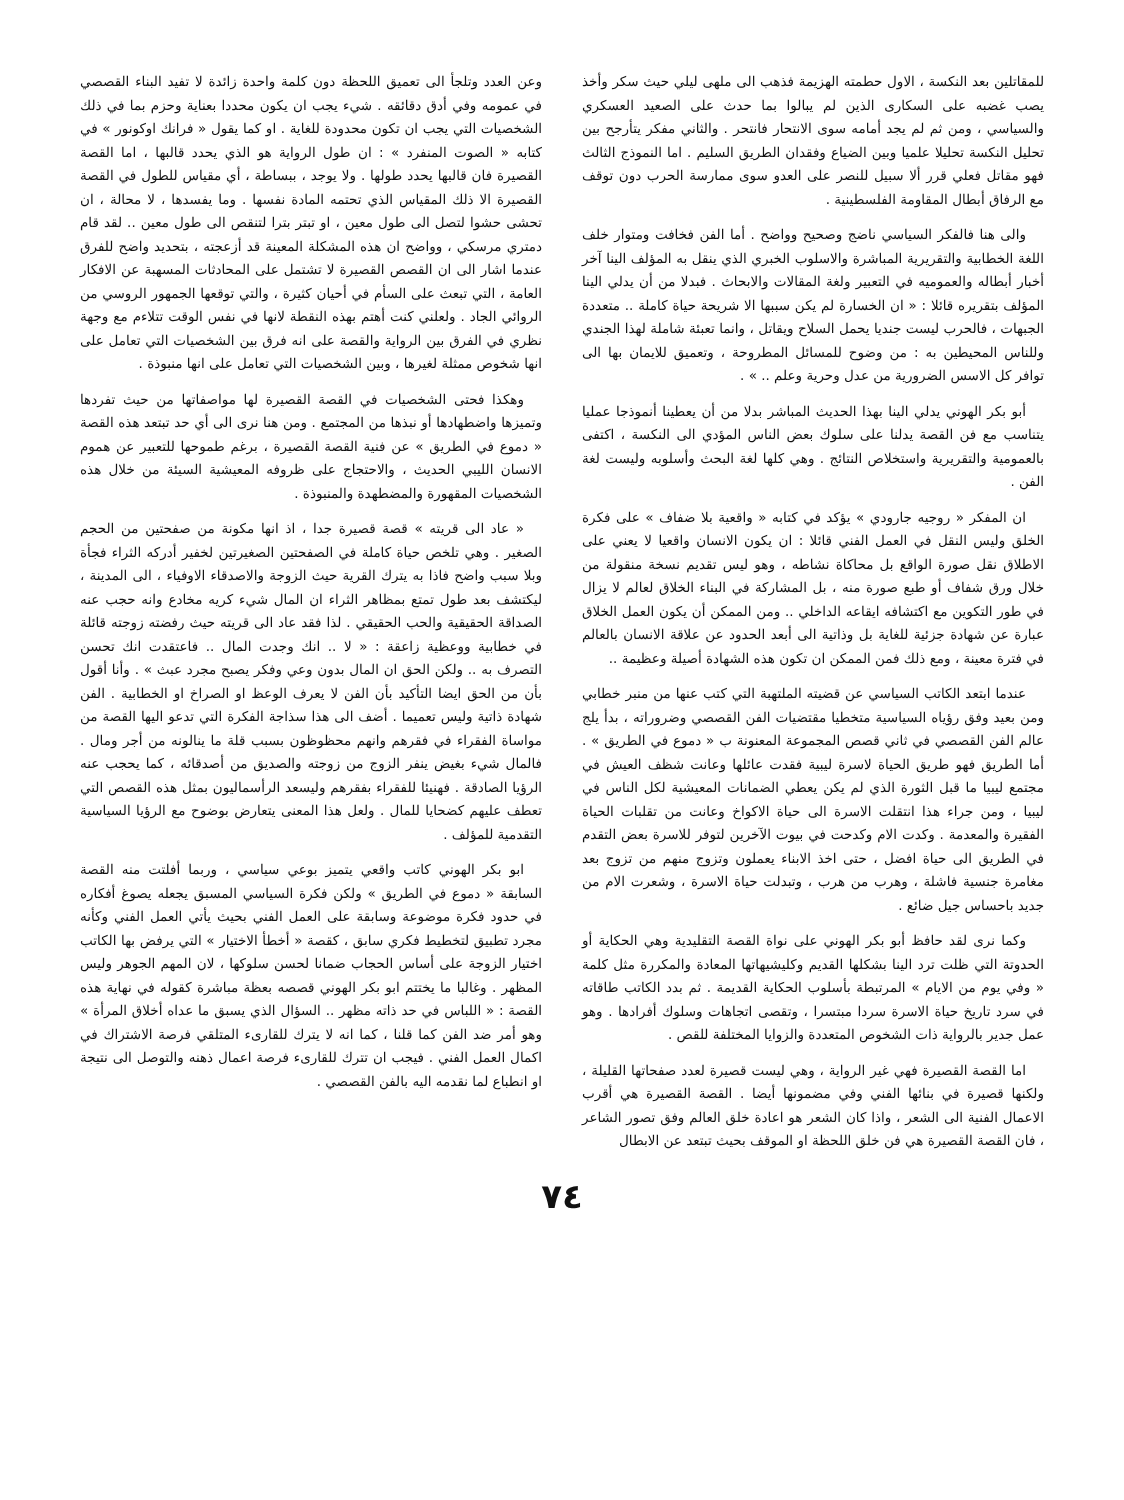للمقاتلين بعد النكسة ، الاول حطمته الهزيمة فذهب الى ملهى ليلي حيث سكر وأخذ يصب غضبه على السكارى الذين لم يبالوا بما حدث على الصعيد العسكري والسياسي ، ومن ثم لم يجد أمامه سوى الانتحار فانتحر . والثاني مفكر يتأرجح بين تحليل النكسة تحليلا علميا وبين الضياع وفقدان الطريق السليم . اما النموذج الثالث فهو مقاتل فعلي قرر ألا سبيل للنصر على العدو سوى ممارسة الحرب دون توقف مع الرفاق أبطال المقاومة الفلسطينية .
والى هنا فالفكر السياسي ناضج وصحيح وواضح . أما الفن فخافت ومتوار خلف اللغة الخطابية والتقريرية المباشرة والاسلوب الخبري الذي ينقل به المؤلف الينا آخر أخبار أبطاله والعموميه في التعبير ولغة المقالات والابحاث . فبدلا من أن يدلي الينا المؤلف بتقريره قائلا : « ان الخسارة لم يكن سببها الا شريحة حياة كاملة .. متعددة الجبهات ، فالحرب ليست جنديا يحمل السلاح ويقاتل ، وانما تعبئة شاملة لهذا الجندي وللناس المحيطين به : من وضوح للمسائل المطروحة ، وتعميق للايمان بها الى توافر كل الاسس الضرورية من عدل وحرية وعلم .. » .
أبو بكر الهوني يدلي الينا بهذا الحديث المباشر بدلا من أن يعطينا أنموذجا عمليا يتناسب مع فن القصة يدلنا على سلوك بعض الناس المؤدي الى النكسة ، اكتفى بالعمومية والتقريرية واستخلاص النتائج . وهي كلها لغة البحث وأسلوبه وليست لغة الفن .
ان المفكر « روجيه جارودي » يؤكد في كتابه « واقعية بلا ضفاف » على فكرة الخلق وليس النقل في العمل الفني قائلا : ان يكون الانسان واقعيا لا يعني على الاطلاق نقل صورة الواقع بل محاكاة نشاطه ، وهو ليس تقديم نسخة منقولة من خلال ورق شفاف أو طبع صورة منه ، بل المشاركة في البناء الخلاق لعالم لا يزال في طور التكوين مع اكتشافه ايقاعه الداخلي .. ومن الممكن أن يكون العمل الخلاق عبارة عن شهادة جزئية للغاية بل وذاتية الى أبعد الحدود عن علاقة الانسان بالعالم في فترة معينة ، ومع ذلك فمن الممكن ان تكون هذه الشهادة أصيلة وعظيمة ..
عندما ابتعد الكاتب السياسي عن قضيته الملتهبة التي كتب عنها من منبر خطابي ومن بعيد وفق رؤياه السياسية متخطيا مقتضيات الفن القصصي وضروراته ، بدأ يلج عالم الفن القصصي في ثاني قصص المجموعة المعنونة ب « دموع في الطريق » . أما الطريق فهو طريق الحياة لاسرة ليبية فقدت عائلها وعانت شظف العيش في مجتمع ليبيا ما قبل الثورة الذي لم يكن يعطي الضمانات المعيشية لكل الناس في ليبيا ، ومن جراء هذا انتقلت الاسرة الى حياة الاكواخ وعانت من تقلبات الحياة الفقيرة والمعدمة . وكدت الام وكدحت في بيوت الآخرين لتوفر للاسرة بعض التقدم في الطريق الى حياة افضل ، حتى اخذ الابناء يعملون وتزوج منهم من تزوج بعد مغامرة جنسية فاشلة ، وهرب من هرب ، وتبدلت حياة الاسرة ، وشعرت الام من جديد باحساس جيل ضائع .
وكما نرى لقد حافظ أبو بكر الهوني على نواة القصة التقليدية وهي الحكاية أو الحدوتة التي ظلت ترد الينا بشكلها القديم وكليشيهاتها المعادة والمكررة مثل كلمة « وفي يوم من الايام » المرتبطة بأسلوب الحكاية القديمة . ثم بدد الكاتب طاقاته في سرد تاريخ حياة الاسرة سردا مبتسرا ، وتقصى اتجاهات وسلوك أفرادها . وهو عمل جدير بالرواية ذات الشخوص المتعددة والزوايا المختلفة للقص .
اما القصة القصيرة فهي غير الرواية ، وهي ليست قصيرة لعدد صفحاتها القليلة ، ولكنها قصيرة في بنائها الفني وفي مضمونها أيضا . القصة القصيرة هي أقرب الاعمال الفنية الى الشعر ، واذا كان الشعر هو اعادة خلق العالم وفق تصور الشاعر ، فان القصة القصيرة هي فن خلق اللحظة او الموقف بحيث تبتعد عن الابطال
وعن العدد وتلجأ الى تعميق اللحظة دون كلمة واحدة زائدة لا تفيد البناء القصصي في عمومه وفي أدق دقائقه . شيء يجب ان يكون محددا بعناية وحزم بما في ذلك الشخصيات التي يجب ان تكون محدودة للغاية . او كما يقول « فرانك اوكونور » في كتابه « الصوت المنفرد » : ان طول الرواية هو الذي يحدد قالبها ، اما القصة القصيرة فان قالبها يحدد طولها . ولا يوجد ، ببساطة ، أي مقياس للطول في القصة القصيرة الا ذلك المقياس الذي تحتمه المادة نفسها . وما يفسدها ، لا محالة ، ان تحشى حشوا لتصل الى طول معين ، او تبتر بترا لتنقص الى طول معين .. لقد قام دمتري مرسكي ، وواضح ان هذه المشكلة المعينة قد أزعجته ، بتحديد واضح للفرق عندما اشار الى ان القصص القصيرة لا تشتمل على المحادثات المسهبة عن الافكار العامة ، التي تبعث على السأم في أحيان كثيرة ، والتي توقعها الجمهور الروسي من الروائي الجاد . ولعلني كنت أهتم بهذه النقطة لانها في نفس الوقت تتلاءم مع وجهة نظري في الفرق بين الرواية والقصة على انه فرق بين الشخصيات التي تعامل على انها شخوص ممثلة لغيرها ، وبين الشخصيات التي تعامل على انها منبوذة .
وهكذا فحتى الشخصيات في القصة القصيرة لها مواصفاتها من حيث تفردها وتميزها واضطهادها أو نبذها من المجتمع . ومن هنا نرى الى أي حد تبتعد هذه القصة « دموع في الطريق » عن فنية القصة القصيرة ، برغم طموحها للتعبير عن هموم الانسان الليبي الحديث ، والاحتجاج على ظروفه المعيشية السيئة من خلال هذه الشخصيات المقهورة والمضطهدة والمنبوذة .
« عاد الى قريته » قصة قصيرة جدا ، اذ انها مكونة من صفحتين من الحجم الصغير . وهي تلخص حياة كاملة في الصفحتين الصغيرتين لخفير أدركه الثراء فجأة وبلا سبب واضح فاذا به يترك القرية حيث الزوجة والاصدقاء الاوفياء ، الى المدينة ، ليكتشف بعد طول تمتع بمظاهر الثراء ان المال شيء كريه مخادع وانه حجب عنه الصداقة الحقيقية والحب الحقيقي . لذا فقد عاد الى قريته حيث رفضته زوجته قائلة في خطابية ووعظية زاعقة : « لا .. انك وجدت المال .. فاعتقدت انك تحسن التصرف به .. ولكن الحق ان المال بدون وعي وفكر يصبح مجرد عبث » . وأنا أقول بأن من الحق ايضا التأكيد بأن الفن لا يعرف الوعظ او الصراخ او الخطابية . الفن شهادة ذاتية وليس تعميما . أضف الى هذا سذاجة الفكرة التي تدعو اليها القصة من مواساة الفقراء في فقرهم وانهم محظوظون بسبب قلة ما ينالونه من أجر ومال . فالمال شيء بغيض ينفر الزوج من زوجته والصديق من أصدقائه ، كما يحجب عنه الرؤيا الصادقة . فهنيئا للفقراء بفقرهم وليسعد الرأسماليون بمثل هذه القصص التي تعطف عليهم كضحايا للمال . ولعل هذا المعنى يتعارض بوضوح مع الرؤيا السياسية التقدمية للمؤلف .
ابو بكر الهوني كاتب واقعي يتميز بوعي سياسي ، وربما أفلتت منه القصة السابقة « دموع في الطريق » ولكن فكرة السياسي المسبق يجعله يصوغ أفكاره في حدود فكرة موضوعة وسابقة على العمل الفني بحيث يأتي العمل الفني وكأنه مجرد تطبيق لتخطيط فكري سابق ، كقصة « أخطأ الاختيار » التي يرفض بها الكاتب اختيار الزوجة على أساس الحجاب ضمانا لحسن سلوكها ، لان المهم الجوهر وليس المظهر . وغالبا ما يختتم ابو بكر الهوني قصصه بعظة مباشرة كقوله في نهاية هذه القصة : « اللباس في حد ذاته مظهر .. السؤال الذي يسبق ما عداه أخلاق المرأة » وهو أمر ضد الفن كما قلنا ، كما انه لا يترك للقارىء المتلقي فرصة الاشتراك في اكمال العمل الفني . فيجب ان تترك للقارىء فرصة اعمال ذهنه والتوصل الى نتيجة او انطباع لما نقدمه اليه بالفن القصصي .
٧٤